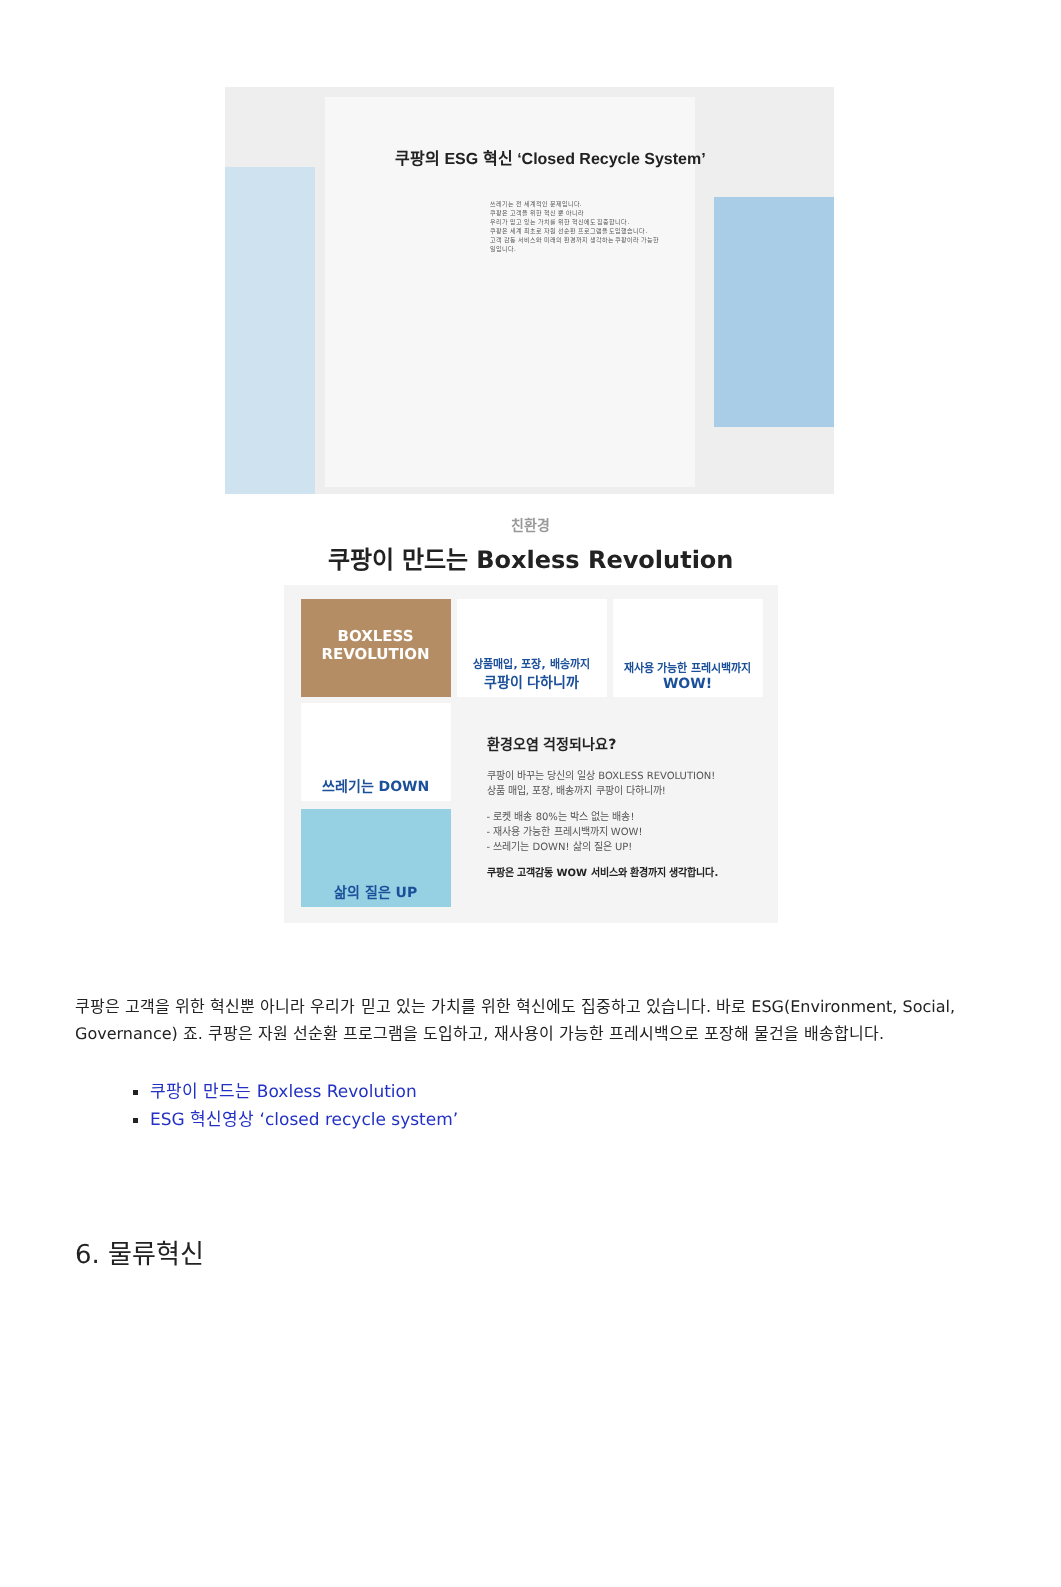쿠팡의 ESG 혁신 ‘Closed Recycle System’
쓰레기는 전 세계적인 문제입니다.
쿠팡은 고객을 위한 혁신 뿐 아니라
우리가 믿고 있는 가치를 위한 혁신에도 집중합니다.
쿠팡은 세계 최초로 자원 선순환 프로그램을 도입했습니다.
고객 감동 서비스와 미래의 환경까지 생각하는 쿠팡이라 가능한 일입니다.
친환경
쿠팡이 만드는 Boxless Revolution
BOXLESS
REVOLUTION
상품매입, 포장, 배송까지
쿠팡이 다하니까
재사용 가능한 프레시백까지
WOW!
쓰레기는 DOWN
환경오염 걱정되나요?
쿠팡이 바꾸는 당신의 일상 BOXLESS REVOLUTION!
상품 매입, 포장, 배송까지 쿠팡이 다하니까!
- 로켓 배송 80%는 박스 없는 배송!
- 재사용 가능한 프레시백까지 WOW!
- 쓰레기는 DOWN! 삶의 질은 UP!
쿠팡은 고객감동 WOW 서비스와 환경까지 생각합니다.
삶의 질은 UP
쿠팡은 고객을 위한 혁신뿐 아니라 우리가 믿고 있는 가치를 위한 혁신에도 집중하고 있습니다. 바로 ESG(Environment, Social, Governance) 죠. 쿠팡은 자원 선순환 프로그램을 도입하고, 재사용이 가능한 프레시백으로 포장해 물건을 배송합니다.
쿠팡이 만드는 Boxless Revolution
ESG 혁신영상 ‘closed recycle system’
6. 물류혁신